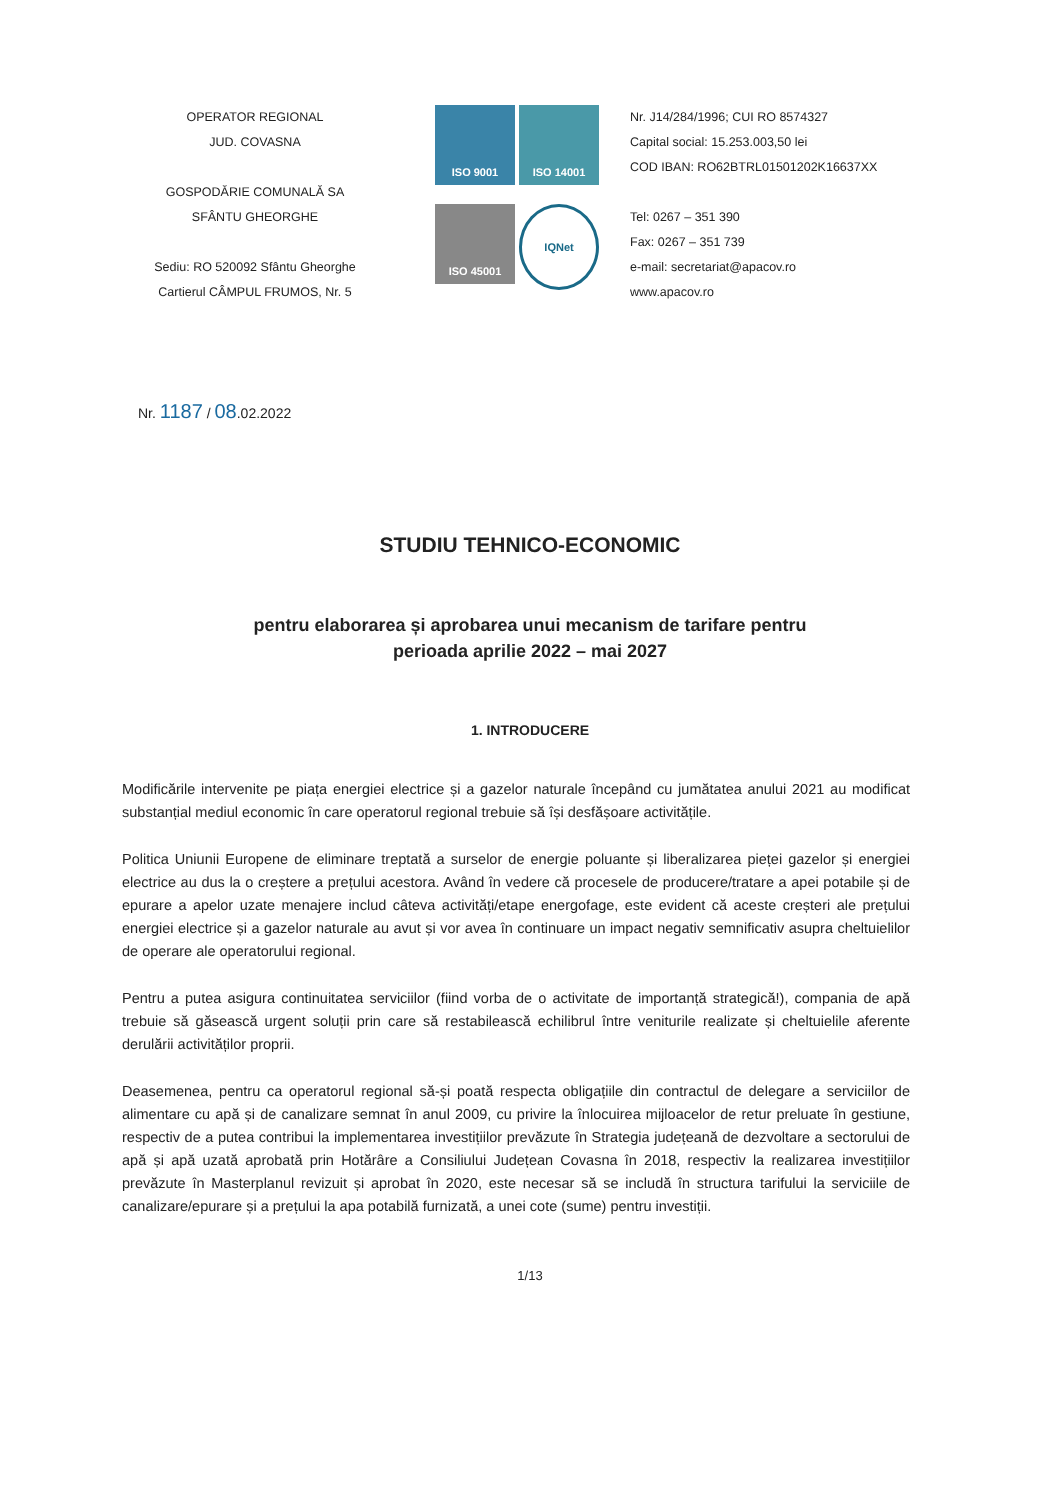OPERATOR REGIONAL
JUD. COVASNA
GOSPODĂRIE COMUNALĂ SA
SFÂNTU GHEORGHE
Sediu: RO 520092 Sfântu Gheorghe
Cartierul CÂMPUL FRUMOS, Nr. 5
ISO 9001
ISO 14001
ISO 45001
IQNet
Nr. J14/284/1996; CUI RO 8574327
Capital social: 15.253.003,50 lei
COD IBAN: RO62BTRL01501202K16637XX
Tel: 0267 – 351 390
Fax: 0267 – 351 739
e-mail: secretariat@apacov.ro
www.apacov.ro
Nr. 1187 / 08.02.2022
STUDIU TEHNICO-ECONOMIC
pentru elaborarea și aprobarea unui mecanism de tarifare pentru
perioada aprilie 2022 – mai 2027
1. INTRODUCERE
Modificările intervenite pe piața energiei electrice și a gazelor naturale începând cu jumătatea anului 2021 au modificat substanțial mediul economic în care operatorul regional trebuie să își desfășoare activitățile.
Politica Uniunii Europene de eliminare treptată a surselor de energie poluante și liberalizarea pieței gazelor și energiei electrice au dus la o creștere a prețului acestora. Având în vedere că procesele de producere/tratare a apei potabile și de epurare a apelor uzate menajere includ câteva activități/etape energofage, este evident că aceste creșteri ale prețului energiei electrice și a gazelor naturale au avut și vor avea în continuare un impact negativ semnificativ asupra cheltuielilor de operare ale operatorului regional.
Pentru a putea asigura continuitatea serviciilor (fiind vorba de o activitate de importanță strategică!), compania de apă trebuie să găsească urgent soluții prin care să restabilească echilibrul între veniturile realizate și cheltuielile aferente derulării activităților proprii.
Deasemenea, pentru ca operatorul regional să-și poată respecta obligațiile din contractul de delegare a serviciilor de alimentare cu apă și de canalizare semnat în anul 2009, cu privire la înlocuirea mijloacelor de retur preluate în gestiune, respectiv de a putea contribui la implementarea investițiilor prevăzute în Strategia județeană de dezvoltare a sectorului de apă și apă uzată aprobată prin Hotărâre a Consiliului Județean Covasna în 2018, respectiv la realizarea investițiilor prevăzute în Masterplanul revizuit și aprobat în 2020, este necesar să se includă în structura tarifului la serviciile de canalizare/epurare și a prețului la apa potabilă furnizată, a unei cote (sume) pentru investiții.
1/13